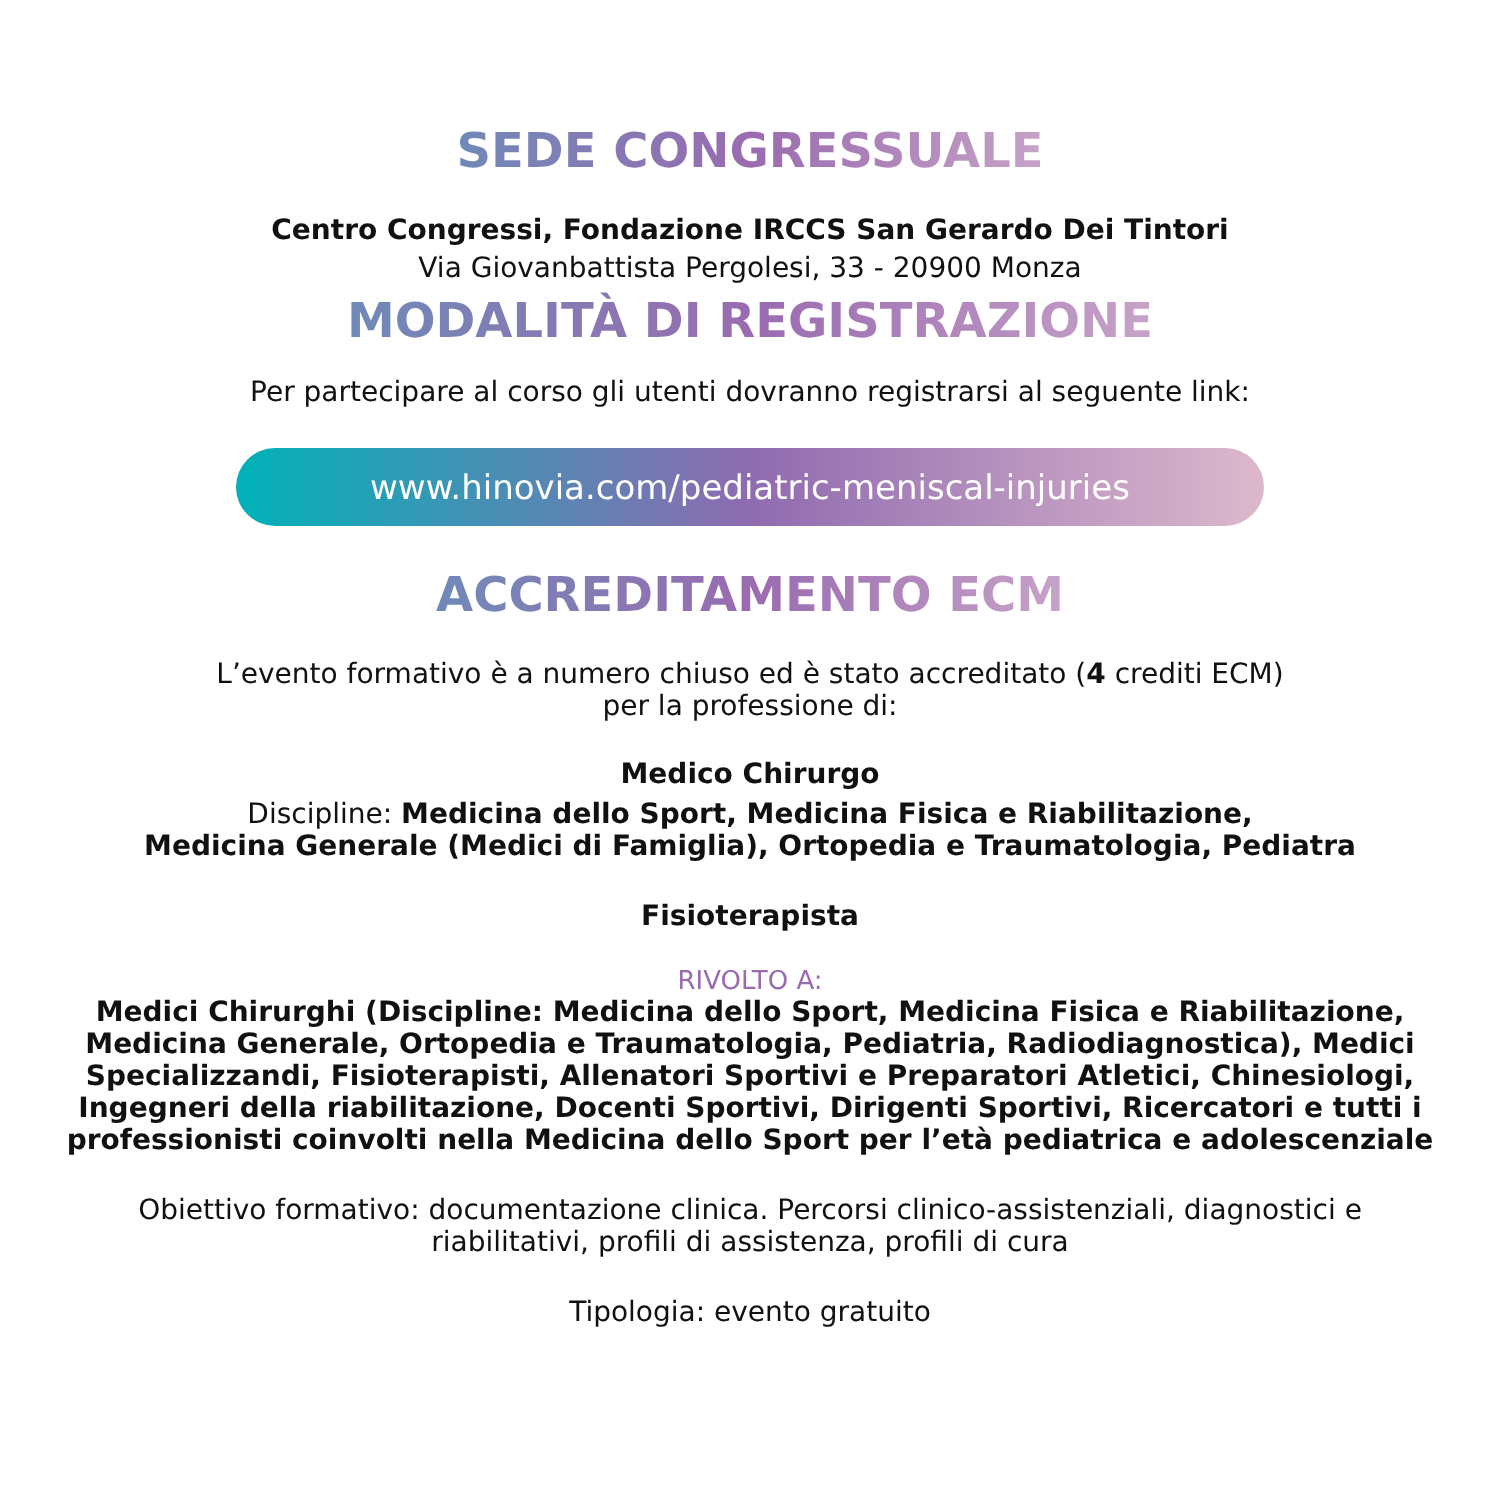SEDE CONGRESSUALE
Centro Congressi, Fondazione IRCCS San Gerardo Dei Tintori
Via Giovanbattista Pergolesi, 33 - 20900 Monza
MODALITÀ DI REGISTRAZIONE
Per partecipare al corso gli utenti dovranno registrarsi al seguente link:
www.hinovia.com/pediatric-meniscal-injuries
ACCREDITAMENTO ECM
L’evento formativo è a numero chiuso ed è stato accreditato (4 crediti ECM)
per la professione di:
Medico Chirurgo
Discipline: Medicina dello Sport, Medicina Fisica e Riabilitazione,
Medicina Generale (Medici di Famiglia), Ortopedia e Traumatologia, Pediatra
Fisioterapista
RIVOLTO A:
Medici Chirurghi (Discipline: Medicina dello Sport, Medicina Fisica e Riabilitazione,
Medicina Generale, Ortopedia e Traumatologia, Pediatria, Radiodiagnostica), Medici
Specializzandi, Fisioterapisti, Allenatori Sportivi e Preparatori Atletici, Chinesiologi,
Ingegneri della riabilitazione, Docenti Sportivi, Dirigenti Sportivi, Ricercatori e tutti i
professionisti coinvolti nella Medicina dello Sport per l’età pediatrica e adolescenziale
Obiettivo formativo: documentazione clinica. Percorsi clinico-assistenziali, diagnostici e
riabilitativi, profili di assistenza, profili di cura
Tipologia: evento gratuito